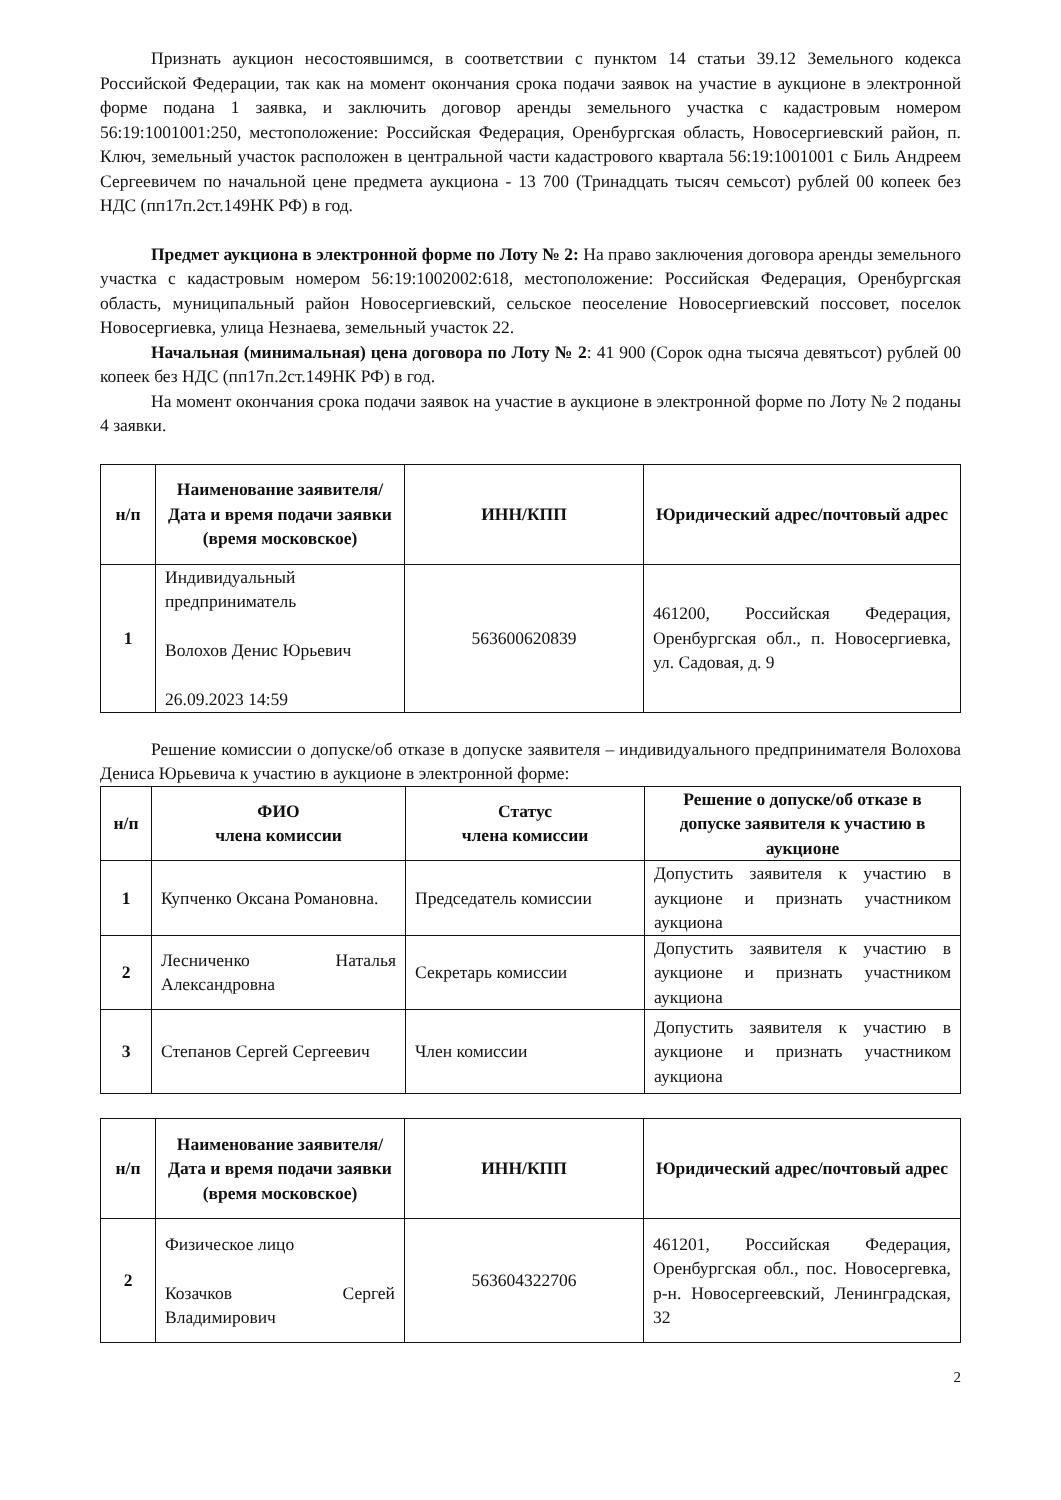Признать аукцион несостоявшимся, в соответствии с пунктом 14 статьи 39.12 Земельного кодекса Российской Федерации, так как на момент окончания срока подачи заявок на участие в аукционе в электронной форме подана 1 заявка, и заключить договор аренды земельного участка с кадастровым номером 56:19:1001001:250, местоположение: Российская Федерация, Оренбургская область, Новосергиевский район, п. Ключ, земельный участок расположен в центральной части кадастрового квартала 56:19:1001001 с Биль Андреем Сергеевичем по начальной цене предмета аукциона - 13 700 (Тринадцать тысяч семьсот) рублей 00 копеек без НДС (пп17п.2ст.149НК РФ) в год.
Предмет аукциона в электронной форме по Лоту № 2: На право заключения договора аренды земельного участка с кадастровым номером 56:19:1002002:618, местоположение: Российская Федерация, Оренбургская область, муниципальный район Новосергиевский, сельское пеоселение Новосергиевский поссовет, поселок Новосергиевка, улица Незнаева, земельный участок 22.
Начальная (минимальная) цена договора по Лоту № 2: 41 900 (Сорок одна тысяча девятьсот) рублей 00 копеек без НДС (пп17п.2ст.149НК РФ) в год.
На момент окончания срока подачи заявок на участие в аукционе в электронной форме по Лоту № 2 поданы 4 заявки.
| н/п | Наименование заявителя/ Дата и время подачи заявки (время московское) | ИНН/КПП | Юридический адрес/почтовый адрес |
| --- | --- | --- | --- |
| 1 | Индивидуальный предприниматель Волохов Денис Юрьевич 26.09.2023 14:59 | 563600620839 | 461200, Российская Федерация, Оренбургская обл., п. Новосергиевка, ул. Садовая, д. 9 |
Решение комиссии о допуске/об отказе в допуске заявителя – индивидуального предпринимателя Волохова Дениса Юрьевича к участию в аукционе в электронной форме:
| н/п | ФИО члена комиссии | Статус члена комиссии | Решение о допуске/об отказе в допуске заявителя к участию в аукционе |
| --- | --- | --- | --- |
| 1 | Купченко Оксана Романовна. | Председатель комиссии | Допустить заявителя к участию в аукционе и признать участником аукциона |
| 2 | Лесниченко Наталья Александровна | Секретарь комиссии | Допустить заявителя к участию в аукционе и признать участником аукциона |
| 3 | Степанов Сергей Сергеевич | Член комиссии | Допустить заявителя к участию в аукционе и признать участником аукциона |
| н/п | Наименование заявителя/ Дата и время подачи заявки (время московское) | ИНН/КПП | Юридический адрес/почтовый адрес |
| --- | --- | --- | --- |
| 2 | Физическое лицо Козачков Сергей Владимирович | 563604322706 | 461201, Российская Федерация, Оренбургская обл., пос. Новосергевка, р-н. Новосергеевский, Ленинградская, 32 |
2